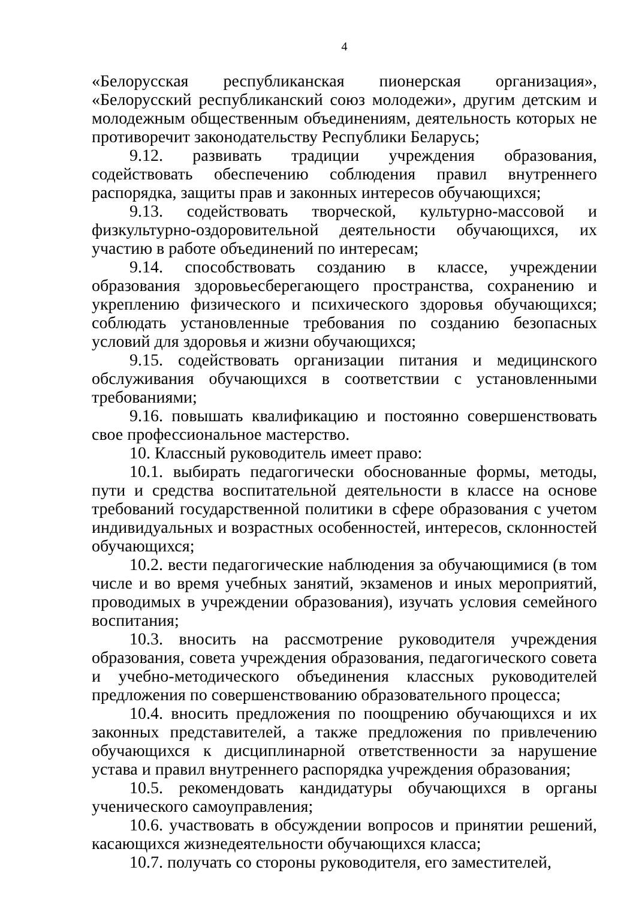4
«Белорусская республиканская пионерская организация», «Белорусский республиканский союз молодежи», другим детским и молодежным общественным объединениям, деятельность которых не противоречит законодательству Республики Беларусь;
9.12. развивать традиции учреждения образования, содействовать обеспечению соблюдения правил внутреннего распорядка, защиты прав и законных интересов обучающихся;
9.13. содействовать творческой, культурно-массовой и физкультурно-оздоровительной деятельности обучающихся, их участию в работе объединений по интересам;
9.14. способствовать созданию в классе, учреждении образования здоровьесберегающего пространства, сохранению и укреплению физического и психического здоровья обучающихся; соблюдать установленные требования по созданию безопасных условий для здоровья и жизни обучающихся;
9.15. содействовать организации питания и медицинского обслуживания обучающихся в соответствии с установленными требованиями;
9.16. повышать квалификацию и постоянно совершенствовать свое профессиональное мастерство.
10. Классный руководитель имеет право:
10.1. выбирать педагогически обоснованные формы, методы, пути и средства воспитательной деятельности в классе на основе требований государственной политики в сфере образования с учетом индивидуальных и возрастных особенностей, интересов, склонностей обучающихся;
10.2. вести педагогические наблюдения за обучающимися (в том числе и во время учебных занятий, экзаменов и иных мероприятий, проводимых в учреждении образования), изучать условия семейного воспитания;
10.3. вносить на рассмотрение руководителя учреждения образования, совета учреждения образования, педагогического совета и учебно-методического объединения классных руководителей предложения по совершенствованию образовательного процесса;
10.4. вносить предложения по поощрению обучающихся и их законных представителей, а также предложения по привлечению обучающихся к дисциплинарной ответственности за нарушение устава и правил внутреннего распорядка учреждения образования;
10.5. рекомендовать кандидатуры обучающихся в органы ученического самоуправления;
10.6. участвовать в обсуждении вопросов и принятии решений, касающихся жизнедеятельности обучающихся класса;
10.7. получать со стороны руководителя, его заместителей,